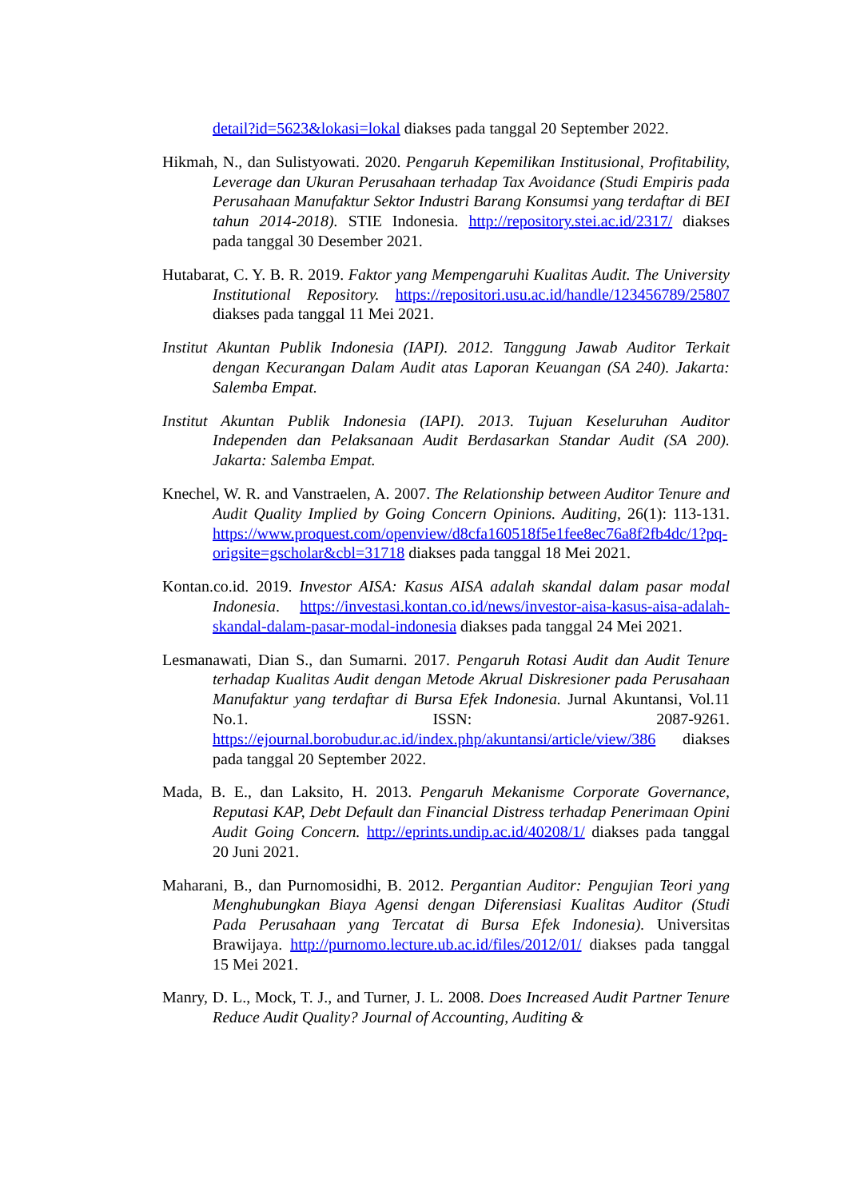detail?id=5623&lokasi=lokal diakses pada tanggal 20 September 2022.
Hikmah, N., dan Sulistyowati. 2020. Pengaruh Kepemilikan Institusional, Profitability, Leverage dan Ukuran Perusahaan terhadap Tax Avoidance (Studi Empiris pada Perusahaan Manufaktur Sektor Industri Barang Konsumsi yang terdaftar di BEI tahun 2014-2018). STIE Indonesia. http://repository.stei.ac.id/2317/ diakses pada tanggal 30 Desember 2021.
Hutabarat, C. Y. B. R. 2019. Faktor yang Mempengaruhi Kualitas Audit. The University Institutional Repository. https://repositori.usu.ac.id/handle/123456789/25807 diakses pada tanggal 11 Mei 2021.
Institut Akuntan Publik Indonesia (IAPI). 2012. Tanggung Jawab Auditor Terkait dengan Kecurangan Dalam Audit atas Laporan Keuangan (SA 240). Jakarta: Salemba Empat.
Institut Akuntan Publik Indonesia (IAPI). 2013. Tujuan Keseluruhan Auditor Independen dan Pelaksanaan Audit Berdasarkan Standar Audit (SA 200). Jakarta: Salemba Empat.
Knechel, W. R. and Vanstraelen, A. 2007. The Relationship between Auditor Tenure and Audit Quality Implied by Going Concern Opinions. Auditing, 26(1): 113-131. https://www.proquest.com/openview/d8cfa160518f5e1fee8ec76a8f2fb4dc/1?pq-origsite=gscholar&cbl=31718 diakses pada tanggal 18 Mei 2021.
Kontan.co.id. 2019. Investor AISA: Kasus AISA adalah skandal dalam pasar modal Indonesia. https://investasi.kontan.co.id/news/investor-aisa-kasus-aisa-adalah-skandal-dalam-pasar-modal-indonesia diakses pada tanggal 24 Mei 2021.
Lesmanawati, Dian S., dan Sumarni. 2017. Pengaruh Rotasi Audit dan Audit Tenure terhadap Kualitas Audit dengan Metode Akrual Diskresioner pada Perusahaan Manufaktur yang terdaftar di Bursa Efek Indonesia. Jurnal Akuntansi, Vol.11 No.1. ISSN: 2087-9261. https://ejournal.borobudur.ac.id/index.php/akuntansi/article/view/386 diakses pada tanggal 20 September 2022.
Mada, B. E., dan Laksito, H. 2013. Pengaruh Mekanisme Corporate Governance, Reputasi KAP, Debt Default dan Financial Distress terhadap Penerimaan Opini Audit Going Concern. http://eprints.undip.ac.id/40208/1/ diakses pada tanggal 20 Juni 2021.
Maharani, B., dan Purnomosidhi, B. 2012. Pergantian Auditor: Pengujian Teori yang Menghubungkan Biaya Agensi dengan Diferensiasi Kualitas Auditor (Studi Pada Perusahaan yang Tercatat di Bursa Efek Indonesia). Universitas Brawijaya. http://purnomo.lecture.ub.ac.id/files/2012/01/ diakses pada tanggal 15 Mei 2021.
Manry, D. L., Mock, T. J., and Turner, J. L. 2008. Does Increased Audit Partner Tenure Reduce Audit Quality? Journal of Accounting, Auditing &